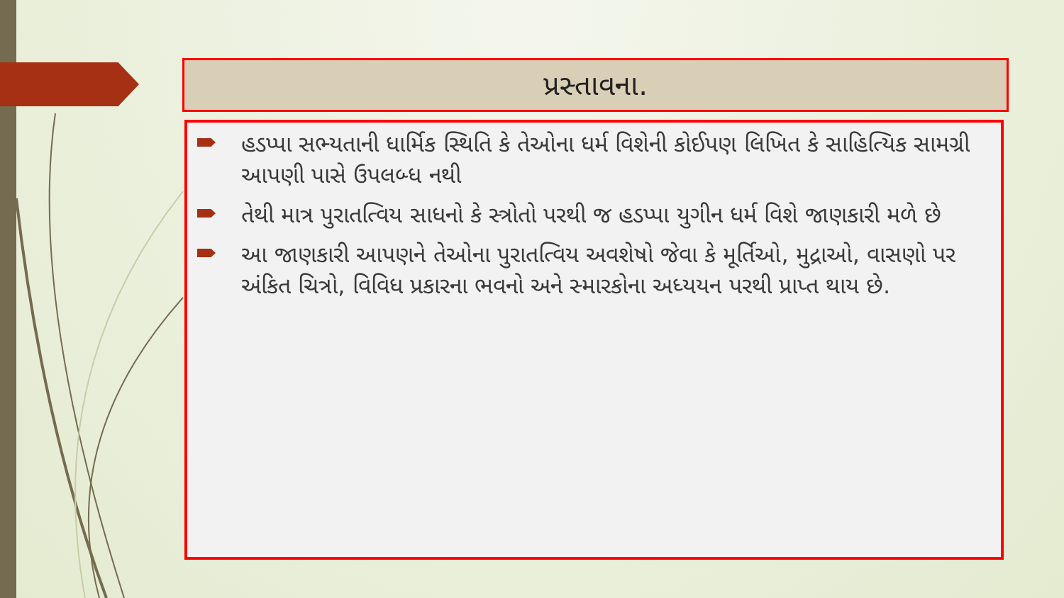પ્રસ્તાવના.
હડપ્પા સભ્યતાની ધાર્મિક સ્થિતિ કે તેઓના ધર્મ વિશેની કોઈપણ લિખિત કે સાહિત્યિક સામગ્રી આપણી પાસે ઉપલબ્ધ નથી
તેથી માત્ર પુરાતત્વિય સાધનો કે સ્ત્રોતો પરથી જ હડપ્પા યુગીન ધર્મ વિશે જાણકારી મળે છે
આ જાણકારી આપણને તેઓના પુરાતત્વિય અવશેષો જેવા કે મૂર્તિઓ, મુદ્રાઓ, વાસણો પર અંકિત ચિત્રો, વિવિધ પ્રકારના ભવનો અને સ્મારકોના અધ્યયન પરથી પ્રાપ્ત થાય છે.